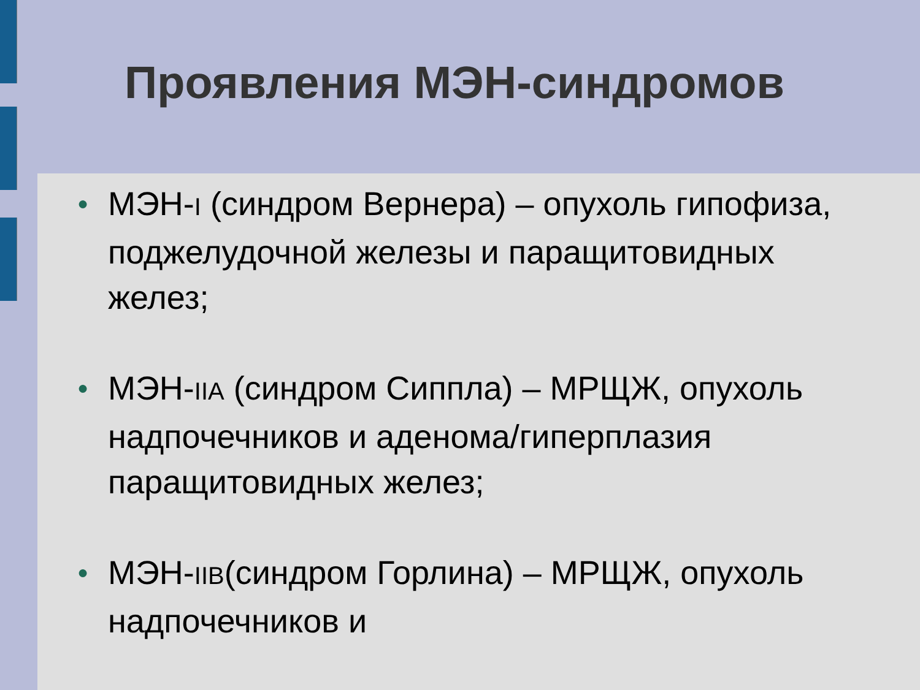Проявления МЭН-синдромов
● МЭН-I (синдром Вернера) – опухоль гипофиза, поджелудочной железы и паращитовидных желез;
● МЭН-IIA (синдром Сиппла) – МРЩЖ, опухоль надпочечников и аденома/гиперплазия паращитовидных желез;
● МЭН-IIB(синдром Горлина) – МРЩЖ, опухоль надпочечников и